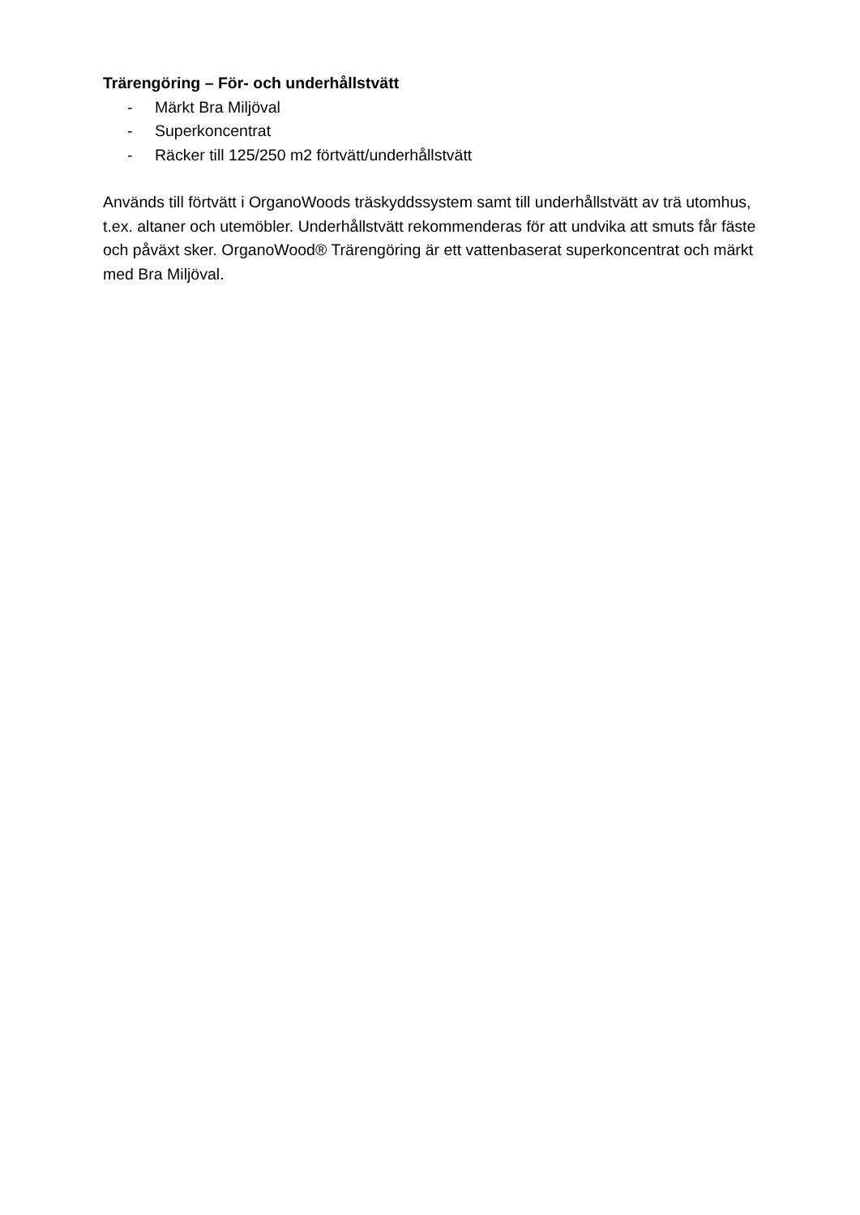Trärengöring – För- och underhållstvätt
- Märkt Bra Miljöval
- Superkoncentrat
- Räcker till 125/250 m2 förtvätt/underhållstvätt
Används till förtvätt i OrganoWoods träskyddssystem samt till underhållstvätt av trä utomhus, t.ex. altaner och utemöbler. Underhållstvätt rekommenderas för att undvika att smuts får fäste och påväxt sker. OrganoWood® Trärengöring är ett vattenbaserat superkoncentrat och märkt med Bra Miljöval.